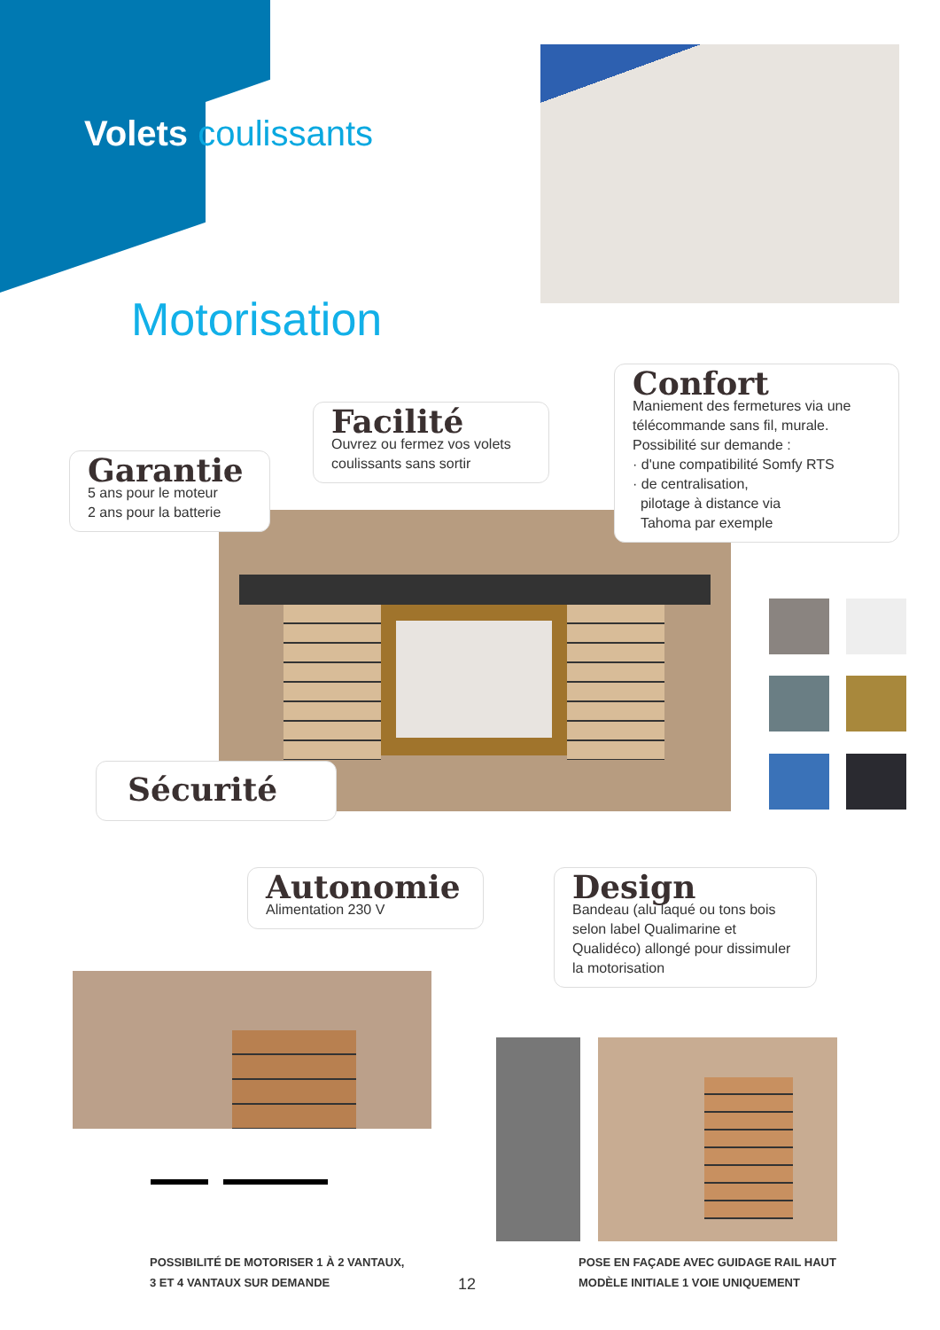Volets coulissants
Motorisation
Garantie
5 ans pour le moteur
2 ans pour la batterie
Facilité
Ouvrez ou fermez vos volets coulissants sans sortir
Confort
Maniement des fermetures via une télécommande sans fil, murale. Possibilité sur demande :
· d'une compatibilité Somfy RTS
· de centralisation,
pilotage à distance via
Tahoma par exemple
Sécurité
Autonomie
Alimentation 230 V
Design
Bandeau (alu laqué ou tons bois selon label Qualimarine et Qualidéco) allongé pour dissimuler la motorisation
POSSIBILITÉ DE MOTORISER 1 À 2 VANTAUX,
3 ET 4 VANTAUX SUR DEMANDE
12
POSE EN FAÇADE AVEC GUIDAGE RAIL HAUT
MODÈLE INITIALE 1 VOIE UNIQUEMENT